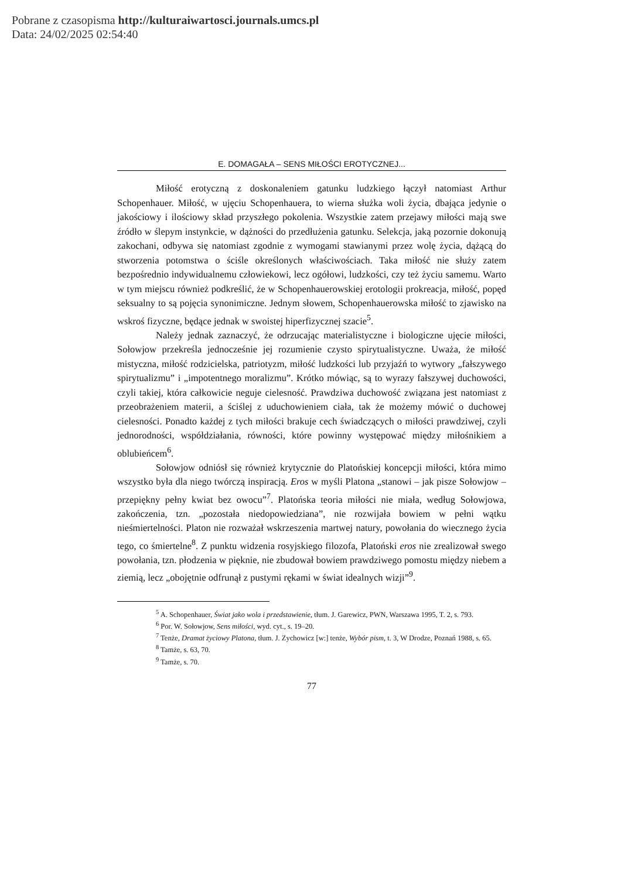Pobrane z czasopisma http://kulturaiwartosci.journals.umcs.pl
Data: 24/02/2025 02:54:40
E. DOMAGAŁA – SENS MIŁOŚCI EROTYCZNEJ...
Miłość erotyczną z doskonaleniem gatunku ludzkiego łączył natomiast Arthur Schopenhauer. Miłość, w ujęciu Schopenhauera, to wierna służka woli życia, dbająca jedynie o jakościowy i ilościowy skład przyszłego pokolenia. Wszystkie zatem przejawy miłości mają swe źródło w ślepym instynkcie, w dążności do przedłużenia gatunku. Selekcja, jaką pozornie dokonują zakochani, odbywa się natomiast zgodnie z wymogami stawianymi przez wolę życia, dążącą do stworzenia potomstwa o ściśle określonych właściwościach. Taka miłość nie służy zatem bezpośrednio indywidualnemu człowiekowi, lecz ogółowi, ludzkości, czy też życiu samemu. Warto w tym miejscu również podkreślić, że w Schopenhauerowskiej erotologii prokreacja, miłość, popęd seksualny to są pojęcia synonimiczne. Jednym słowem, Schopenhauerowska miłość to zjawisko na wskroś fizyczne, będące jednak w swoistej hiperfizycznej szacie<sup>5</sup>.
Należy jednak zaznaczyć, że odrzucając materialistyczne i biologiczne ujęcie miłości, Sołowjow przekreśla jednocześnie jej rozumienie czysto spirytualistyczne. Uważa, że miłość mistyczna, miłość rodzicielska, patriotyzm, miłość ludzkości lub przyjaźń to wytwory „fałszywego spirytualizmu” i „impotentnego moralizmu”. Krótko mówiąc, są to wyrazy fałszywej duchowości, czyli takiej, która całkowicie neguje cielesność. Prawdziwa duchowość związana jest natomiast z przeobrażeniem materii, a ściślej z uduchowieniem ciała, tak że możemy mówić o duchowej cielesności. Ponadto każdej z tych miłości brakuje cech świadczących o miłości prawdziwej, czyli jednorodności, współdziałania, równości, które powinny występować między miłośnikiem a oblubieńcem<sup>6</sup>.
Sołowjow odniósł się również krytycznie do Platońskiej koncepcji miłości, która mimo wszystko była dla niego twórczą inspiracją. Eros w myśli Platona „stanowi – jak pisze Sołowjow – przepiękny pełny kwiat bez owocu”<sup>7</sup>. Platońska teoria miłości nie miała, według Sołowjowa, zakończenia, tzn. „pozostała niedopowiedziana”, nie rozwijała bowiem w pełni wątku nieśmiertelności. Platon nie rozważał wskrzeszenia martwej natury, powołania do wiecznego życia tego, co śmiertelne<sup>8</sup>. Z punktu widzenia rosyjskiego filozofa, Platoński eros nie zrealizował swego powołania, tzn. płodzenia w pięknie, nie zbudował bowiem prawdziwego pomostu między niebem a ziemią, lecz „obojętnie odfrunął z pustymi rękami w świat idealnych wizji”<sup>9</sup>.
<sup>5</sup> A. Schopenhauer, Świat jako wola i przedstawienie, tłum. J. Garewicz, PWN, Warszawa 1995, T. 2, s. 793.
<sup>6</sup> Por. W. Sołowjow, Sens miłości, wyd. cyt., s. 19–20.
<sup>7</sup> Tenże, Dramat życiowy Platona, tłum. J. Zychowicz [w:] tenże, Wybór pism, t. 3, W Drodze, Poznań 1988, s. 65.
<sup>8</sup> Tamże, s. 63, 70.
<sup>9</sup> Tamże, s. 70.
77